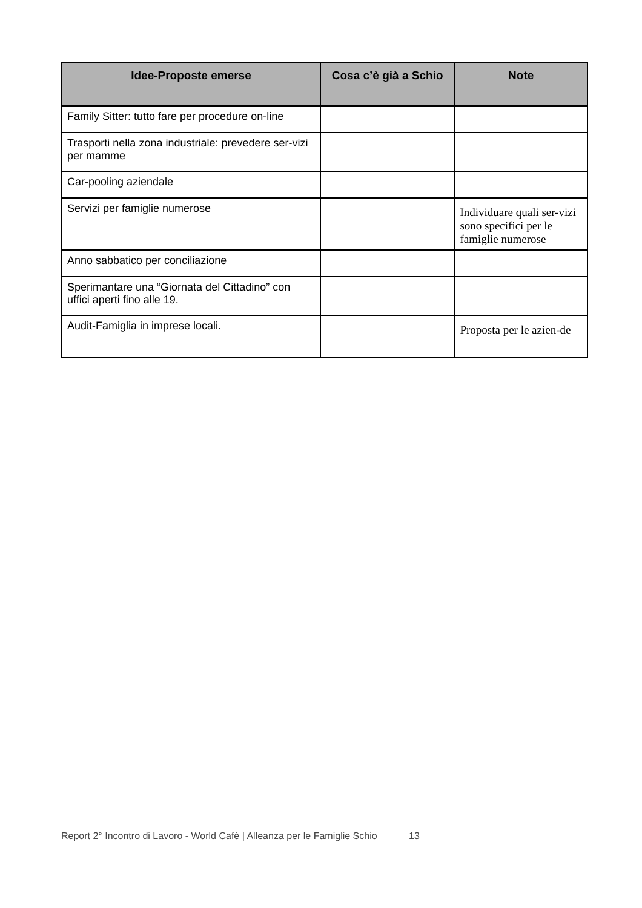| Idee-Proposte emerse | Cosa c’è già a Schio | Note |
| --- | --- | --- |
| Family Sitter: tutto fare per procedure on-line | | |
| Trasporti nella zona industriale: prevedere ser-vizi per mamme | | |
| Car-pooling aziendale | | |
| Servizi per famiglie numerose | | Individuare quali ser-vizi sono specifici per le famiglie numerose |
| Anno sabbatico per conciliazione | | |
| Sperimantare una “Giornata del Cittadino” con uffici aperti fino alle 19. | | |
| Audit-Famiglia in imprese locali. | | Proposta per le azien-de |
Report 2° Incontro di Lavoro - World Cafè | Alleanza per le Famiglie Schio 13